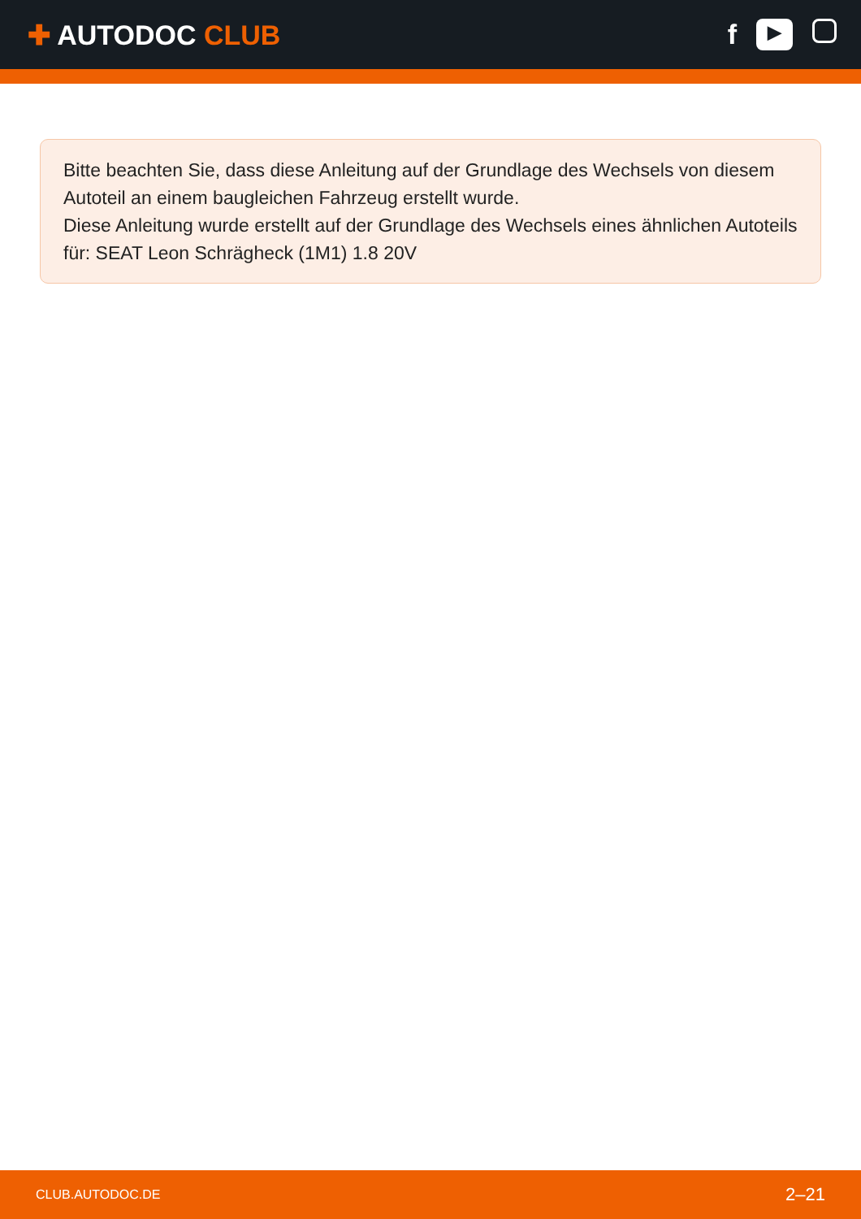✚ AUTODOC CLUB
f
▶
Bitte beachten Sie, dass diese Anleitung auf der Grundlage des Wechsels von diesem Autoteil an einem baugleichen Fahrzeug erstellt wurde.
Diese Anleitung wurde erstellt auf der Grundlage des Wechsels eines ähnlichen Autoteils für: SEAT Leon Schrägheck (1M1) 1.8 20V
CLUB.AUTODOC.DE 2–21